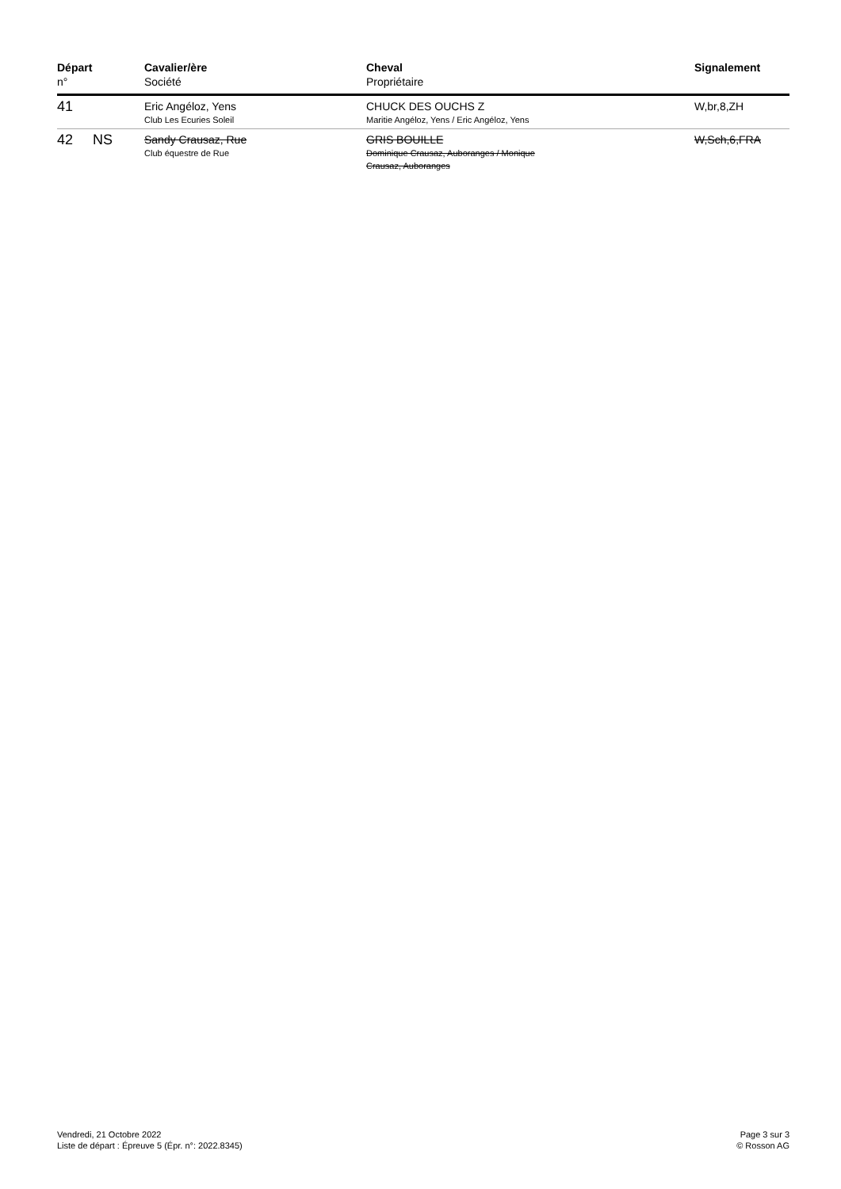| Départ n° | Cavalier/ère Société | Cheval Propriétaire | Signalement |
| --- | --- | --- | --- |
| 41 | Eric Angéloz, Yens Club Les Ecuries Soleil | CHUCK DES OUCHS Z Maritie Angéloz, Yens / Eric Angéloz, Yens | W,br,8,ZH |
| 42 NS | Sandy Crausaz, Rue Club équestre de Rue | GRIS BOUILLE Dominique Crausaz, Auboranges / Monique Crausaz, Auboranges | W,Sch,6,FRA |
Vendredi, 21 Octobre 2022
Liste de départ : Épreuve 5 (Épr. n°: 2022.8345)
Page 3 sur 3
© Rosson AG